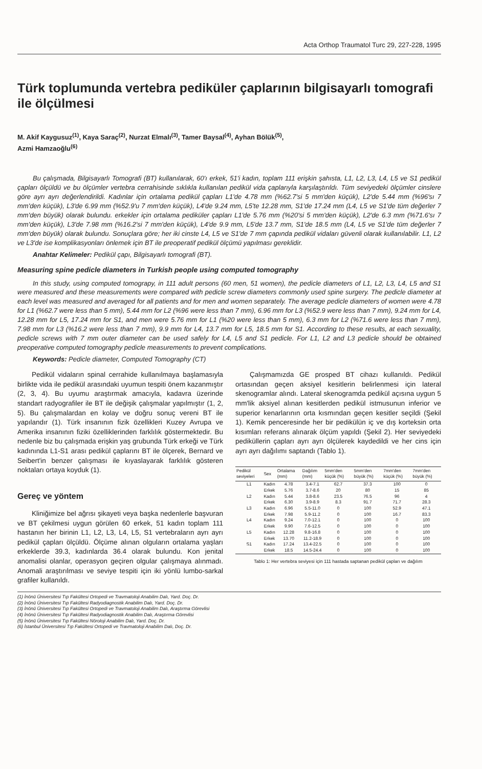Acta Orthop Traumatol Turc 29, 227-228, 1995
Türk toplumunda vertebra pediküler çaplarının bilgisayarlı tomografi ile ölçülmesi
M. Akif Kaygusuz<sup>(1)</sup>, Kaya Saraç<sup>(2)</sup>, Nurzat Elmalı<sup>(3)</sup>, Tamer Baysal<sup>(4)</sup>, Ayhan Bölük<sup>(5)</sup>,
Azmi Hamzaoğlu<sup>(6)</sup>
Bu çalışmada, Bilgisayarlı Tomografi (BT) kullanılarak, 60'ı erkek, 51'i kadın, toplam 111 erişkin şahısta, L1, L2, L3, L4, L5 ve S1 pedikül çapları ölçüldü ve bu ölçümler vertebra cerrahisinde sıklıkla kullanılan pedikül vida çaplarıyla karşılaştırıldı. Tüm seviyedeki ölçümler cinslere göre ayrı ayrı değerlendirildi. Kadınlar için ortalama pedikül çapları L1'de 4.78 mm (%62.7'si 5 mm'den küçük), L2'de 5.44 mm (%96'sı 7 mm'den küçük), L3'de 6.99 mm (%52.9'u 7 mm'den küçük), L4'de 9.24 mm, L5'te 12.28 mm, S1'de 17.24 mm (L4, L5 ve S1'de tüm değerler 7 mm'den büyük) olarak bulundu. erkekler için ortalama pediküler çapları L1'de 5.76 mm (%20'si 5 mm'den küçük), L2'de 6.3 mm (%71.6'sı 7 mm'den küçük), L3'de 7.98 mm (%16.2'si 7 mm'den küçük), L4'de 9.9 mm, L5'de 13.7 mm, S1'de 18.5 mm (L4, L5 ve S1'de tüm değerler 7 mm'den büyük) olarak bulundu. Sonuçlara göre; her iki cinste L4, L5 ve S1'de 7 mm çapında pedikül vidaları güvenli olarak kullanılabilir. L1, L2 ve L3'de ise komplikasyonları önlemek için BT ile preoperatif pedikül ölçümü yapılması gereklidir.
Anahtar Kelimeler: Pedikül çapı, Bilgisayarlı tomografi (BT).
Measuring spine pedicle diameters in Turkish people using computed tomography
In this study, using computed tomograpy, in 111 adult persons (60 men, 51 women), the pedicle diameters of L1, L2, L3, L4, L5 and S1 were measured and these measurements were compared with pedicle screw diameters commonly used spine surgery. The pedicle diameter at each level was measured and averaged for all patients and for men and women separately. The average pedicle diameters of women were 4.78 for L1 (%62.7 were less than 5 mm), 5.44 mm for L2 (%96 were less than 7 mm), 6.96 mm for L3 (%52.9 were less than 7 mm), 9.24 mm for L4, 12.28 mm for L5, 17.24 mm for S1, and men were 5.76 mm for L1 (%20 were less than 5 mm), 6.3 mm for L2 (%71.6 were less than 7 mm), 7.98 mm for L3 (%16.2 were less than 7 mm), 9.9 mm for L4, 13.7 mm for L5, 18.5 mm for S1. According to these results, at each sexuality, pedicle screws with 7 mm outer diameter can be used safely for L4, L5 and S1 pedicle. For L1, L2 and L3 pedicle should be obtained preoperative computed tomography pedicle measurements to prevent complications.
Keywords: Pedicle diameter, Computed Tomography (CT)
Pedikül vidaların spinal cerrahide kullanılmaya başlamasıyla birlikte vida ile pedikül arasındaki uyumun tespiti önem kazanmıştır (2, 3, 4). Bu uyumu araştırmak amacıyla, kadavra üzerinde standart radyografiler ile BT ile değişik çalışmalar yapılmıştır (1, 2, 5). Bu çalışmalardan en kolay ve doğru sonuç vereni BT ile yapılandır (1). Türk insanının fizik özellikleri Kuzey Avrupa ve Amerika insanının fiziki özelliklerinden farklılık göstermektedir. Bu nedenle biz bu çalışmada erişkin yaş grubunda Türk erkeği ve Türk kadınında L1-S1 arası pedikül çaplarını BT ile ölçerek, Bernard ve Seibert'in benzer çalışması ile kıyaslayarak farklılık gösteren noktaları ortaya koyduk (1).
Gereç ve yöntem
Kliniğimize bel ağrısı şikayeti veya başka nedenlerle başvuran ve BT çekilmesi uygun görülen 60 erkek, 51 kadın toplam 111 hastanın her birinin L1, L2, L3, L4, L5, S1 vertebraların ayrı ayrı pedikül çapları ölçüldü. Ölçüme alınan olguların ortalama yaşları erkeklerde 39.3, kadınlarda 36.4 olarak bulundu. Kon jenital anomalisi olanlar, operasyon geçiren olgular çalışmaya alınmadı. Anomali araştırılması ve seviye tespiti için iki yönlü lumbo-sarkal grafiler kullanıldı.
Çalışmamızda GE prosped BT cihazı kullanıldı. Pedikül ortasından geçen aksiyel kesitlerin belirlenmesi için lateral skenogramlar alındı. Lateral skenogramda pedikül açısına uygun 5 mm'lik aksiyel alınan kesitlerden pedikül istmusunun inferior ve superior kenarlarının orta kısmından geçen kesitler seçildi (Şekil 1). Kemik penceresinde her bir pedikülün iç ve dış korteksin orta kısımları referans alınarak ölçüm yapıldı (Şekil 2). Her seviyedeki pediküllerin çapları ayrı ayrı ölçülerek kaydedildi ve her cins için ayrı ayrı dağılımı saptandı (Tablo 1).
| Pedikül seviyeleri | Sex | Ortalama (mm) | Dağılım (mm) | 5mm'den küçük (%) | 5mm'den büyük (%) | 7mm'den küçük (%) | 7mm'den büyük (%) |
| --- | --- | --- | --- | --- | --- | --- | --- |
| L1 | Kadın | 4.78 | 3.4-7.1 | 62.7 | 37.3 | 100 | 0 |
| | Erkek | 5.76 | 3.7-8.6 | 20 | 80 | 15 | 85 |
| L2 | Kadın | 5.44 | 3.8-8.6 | 23.5 | 76.5 | 96 | 4 |
| | Erkek | 6.30 | 3.9-8.9 | 8.3 | 91.7 | 71.7 | 28.3 |
| L3 | Kadın | 6.96 | 5.5-11.0 | 0 | 100 | 52.9 | 47.1 |
| | Erkek | 7.98 | 5.9-11.2 | 0 | 100 | 16.7 | 83.3 |
| L4 | Kadın | 9.24 | 7.0-12.1 | 0 | 100 | 0 | 100 |
| | Erkek | 9.90 | 7.6-12.5 | 0 | 100 | 0 | 100 |
| L5 | Kadın | 12.28 | 9.8-16.8 | 0 | 100 | 0 | 100 |
| | Erkek | 13.70 | 11.2-18.9 | 0 | 100 | 0 | 100 |
| S1 | Kadın | 17.24 | 13.4-22.5 | 0 | 100 | 0 | 100 |
| | Erkek | 18.5 | 14.5-24.4 | 0 | 100 | 0 | 100 |
Tablo 1: Her vertebra seviyesi için 111 hastada saptanan pedikül çapları ve dağılım
(1) İnönü Üniversitesi Tıp Fakültesi Ortopedi ve Travmatoloji Anabilim Dalı, Yard. Doç. Dr.
(2) İnönü Üniversitesi Tıp Fakültesi Radyodiagnostik Anabilim Dalı, Yard. Doç. Dr.
(3) İnönü Üniversitesi Tıp Fakültesi Ortopedi ve Travmatoloji Anabilim Dalı, Araştırma Görevlisi
(4) İnönü Üniversitesi Tıp Fakültesi Radyodiagnostik Anabilim Dalı, Araştırma Görevlisi
(5) İnönü Üniversitesi Tıp Fakültesi Nöroloji Anabilim Dalı, Yard. Doç. Dr.
(6) İstanbul Üniversitesi Tıp Fakültesi Ortopedi ve Travmatoloji Anabilim Dalı, Doç. Dr.